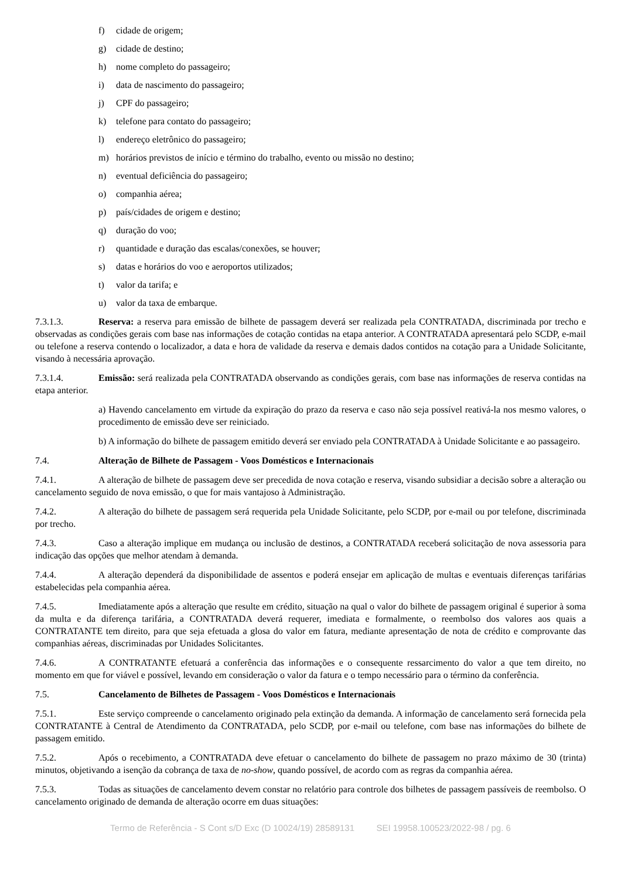f) cidade de origem;
g) cidade de destino;
h) nome completo do passageiro;
i) data de nascimento do passageiro;
j) CPF do passageiro;
k) telefone para contato do passageiro;
l) endereço eletrônico do passageiro;
m) horários previstos de início e término do trabalho, evento ou missão no destino;
n) eventual deficiência do passageiro;
o) companhia aérea;
p) país/cidades de origem e destino;
q) duração do voo;
r) quantidade e duração das escalas/conexões, se houver;
s) datas e horários do voo e aeroportos utilizados;
t) valor da tarifa; e
u) valor da taxa de embarque.
7.3.1.3. Reserva: a reserva para emissão de bilhete de passagem deverá ser realizada pela CONTRATADA, discriminada por trecho e observadas as condições gerais com base nas informações de cotação contidas na etapa anterior. A CONTRATADA apresentará pelo SCDP, e-mail ou telefone a reserva contendo o localizador, a data e hora de validade da reserva e demais dados contidos na cotação para a Unidade Solicitante, visando à necessária aprovação.
7.3.1.4. Emissão: será realizada pela CONTRATADA observando as condições gerais, com base nas informações de reserva contidas na etapa anterior.
a) Havendo cancelamento em virtude da expiração do prazo da reserva e caso não seja possível reativá-la nos mesmo valores, o procedimento de emissão deve ser reiniciado.
b) A informação do bilhete de passagem emitido deverá ser enviado pela CONTRATADA à Unidade Solicitante e ao passageiro.
7.4. Alteração de Bilhete de Passagem - Voos Domésticos e Internacionais
7.4.1. A alteração de bilhete de passagem deve ser precedida de nova cotação e reserva, visando subsidiar a decisão sobre a alteração ou cancelamento seguido de nova emissão, o que for mais vantajoso à Administração.
7.4.2. A alteração do bilhete de passagem será requerida pela Unidade Solicitante, pelo SCDP, por e-mail ou por telefone, discriminada por trecho.
7.4.3. Caso a alteração implique em mudança ou inclusão de destinos, a CONTRATADA receberá solicitação de nova assessoria para indicação das opções que melhor atendam à demanda.
7.4.4. A alteração dependerá da disponibilidade de assentos e poderá ensejar em aplicação de multas e eventuais diferenças tarifárias estabelecidas pela companhia aérea.
7.4.5. Imediatamente após a alteração que resulte em crédito, situação na qual o valor do bilhete de passagem original é superior à soma da multa e da diferença tarifária, a CONTRATADA deverá requerer, imediata e formalmente, o reembolso dos valores aos quais a CONTRATANTE tem direito, para que seja efetuada a glosa do valor em fatura, mediante apresentação de nota de crédito e comprovante das companhias aéreas, discriminadas por Unidades Solicitantes.
7.4.6. A CONTRATANTE efetuará a conferência das informações e o consequente ressarcimento do valor a que tem direito, no momento em que for viável e possível, levando em consideração o valor da fatura e o tempo necessário para o término da conferência.
7.5. Cancelamento de Bilhetes de Passagem - Voos Domésticos e Internacionais
7.5.1. Este serviço compreende o cancelamento originado pela extinção da demanda. A informação de cancelamento será fornecida pela CONTRATANTE à Central de Atendimento da CONTRATADA, pelo SCDP, por e-mail ou telefone, com base nas informações do bilhete de passagem emitido.
7.5.2. Após o recebimento, a CONTRATADA deve efetuar o cancelamento do bilhete de passagem no prazo máximo de 30 (trinta) minutos, objetivando a isenção da cobrança de taxa de no-show, quando possível, de acordo com as regras da companhia aérea.
7.5.3. Todas as situações de cancelamento devem constar no relatório para controle dos bilhetes de passagem passíveis de reembolso. O cancelamento originado de demanda de alteração ocorre em duas situações:
Termo de Referência - S Cont s/D Exc (D 10024/19) 28589131 SEI 19958.100523/2022-98 / pg. 6